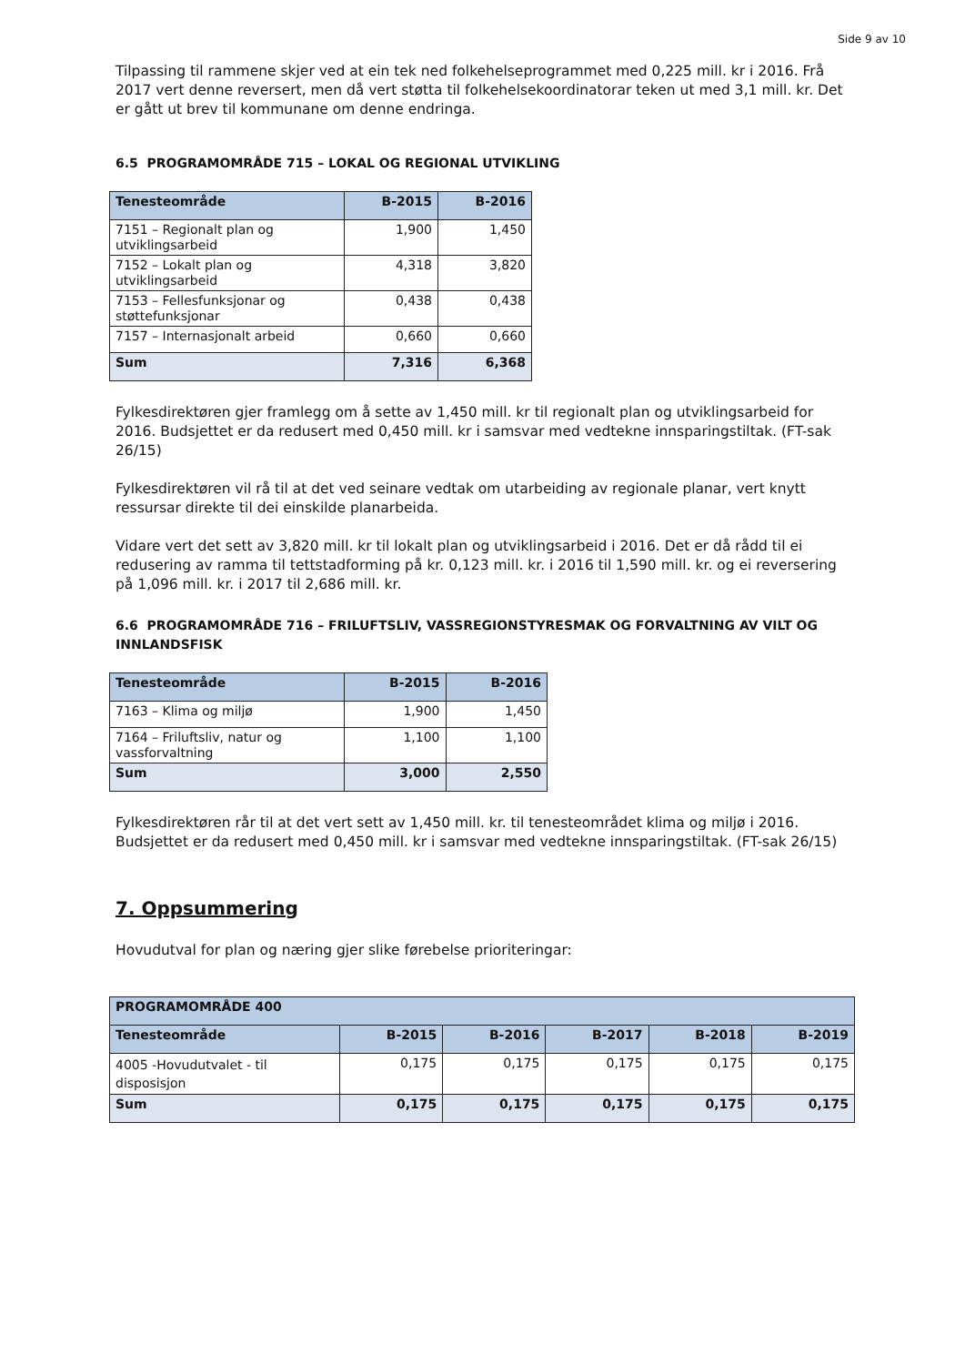Side 9 av 10
Tilpassing til rammene skjer ved at ein tek ned folkehelseprogrammet med 0,225 mill. kr i 2016. Frå 2017 vert denne reversert, men då vert støtta til folkehelsekoordinatorar teken ut med 3,1 mill. kr. Det er gått ut brev til kommunane om denne endringa.
6.5 PROGRAMOMRÅDE 715 – LOKAL OG REGIONAL UTVIKLING
| Tenesteområde | B-2015 | B-2016 |
| --- | --- | --- |
| 7151 – Regionalt plan og utviklingsarbeid | 1,900 | 1,450 |
| 7152 – Lokalt plan og utviklingsarbeid | 4,318 | 3,820 |
| 7153 – Fellesfunksjonar og støttefunksjonar | 0,438 | 0,438 |
| 7157 – Internasjonalt arbeid | 0,660 | 0,660 |
| Sum | 7,316 | 6,368 |
Fylkesdirektøren gjer framlegg om å sette av 1,450 mill. kr til regionalt plan og utviklingsarbeid for 2016. Budsjettet er da redusert med 0,450 mill. kr i samsvar med vedtekne innsparingstiltak. (FT-sak 26/15)
Fylkesdirektøren vil rå til at det ved seinare vedtak om utarbeiding av regionale planar, vert knytt ressursar direkte til dei einskilde planarbeida.
Vidare vert det sett av 3,820 mill. kr til lokalt plan og utviklingsarbeid i 2016. Det er då rådd til ei redusering av ramma til tettstadforming på kr. 0,123 mill. kr. i 2016 til 1,590 mill. kr. og ei reversering på 1,096 mill. kr. i 2017 til 2,686 mill. kr.
6.6 PROGRAMOMRÅDE 716 – FRILUFTSLIV, VASSREGIONSTYRESMAK OG FORVALTNING AV VILT OG INNLANDSFISK
| Tenesteområde | B-2015 | B-2016 |
| --- | --- | --- |
| 7163 – Klima og miljø | 1,900 | 1,450 |
| 7164 – Friluftsliv, natur og vassforvaltning | 1,100 | 1,100 |
| Sum | 3,000 | 2,550 |
Fylkesdirektøren rår til at det vert sett av 1,450 mill. kr. til tenesteområdet klima og miljø i 2016. Budsjettet er da redusert med 0,450 mill. kr i samsvar med vedtekne innsparingstiltak. (FT-sak 26/15)
7. Oppsummering
Hovudutval for plan og næring gjer slike førebelse prioriteringar:
| PROGRAMOMRÅDE 400 | | | | | |
| --- | --- | --- | --- | --- | --- |
| Tenesteområde | B-2015 | B-2016 | B-2017 | B-2018 | B-2019 |
| 4005 -Hovudutvalet - til disposisjon | 0,175 | 0,175 | 0,175 | 0,175 | 0,175 |
| Sum | 0,175 | 0,175 | 0,175 | 0,175 | 0,175 |